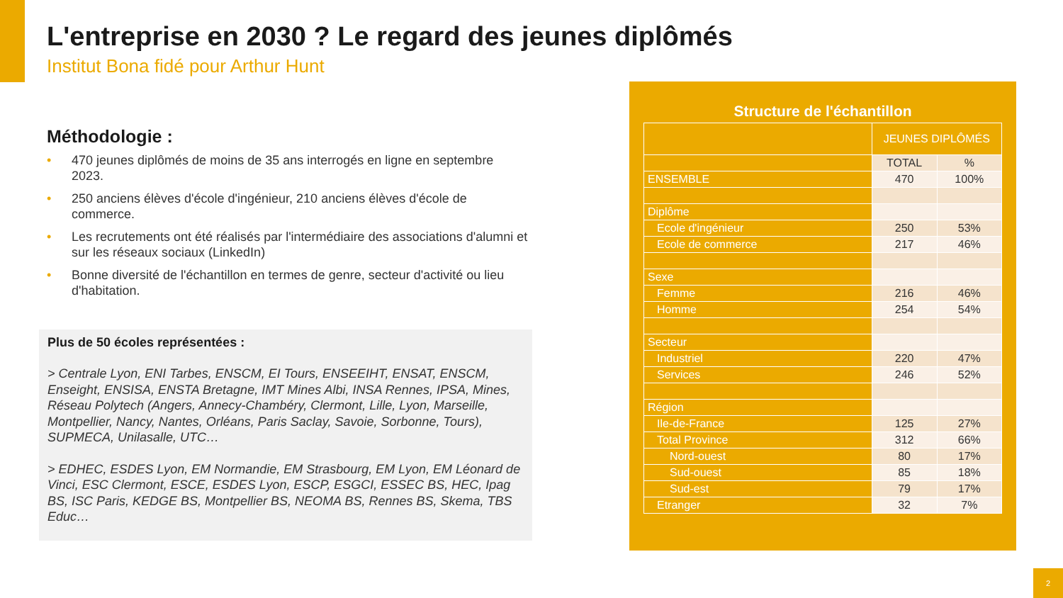L'entreprise en 2030 ? Le regard des jeunes diplômés
Institut Bona fidé pour Arthur Hunt
Méthodologie :
• 470 jeunes diplômés de moins de 35 ans interrogés en ligne en septembre 2023.
• 250 anciens élèves d'école d'ingénieur, 210 anciens élèves d'école de commerce.
• Les recrutements ont été réalisés par l'intermédiaire des associations d'alumni et sur les réseaux sociaux (LinkedIn)
• Bonne diversité de l'échantillon en termes de genre, secteur d'activité ou lieu d'habitation.
Plus de 50 écoles représentées :
> Centrale Lyon, ENI Tarbes, ENSCM, EI Tours, ENSEEIHT, ENSAT, ENSCM, Enseight, ENSISA, ENSTA Bretagne, IMT Mines Albi, INSA Rennes, IPSA, Mines, Réseau Polytech (Angers, Annecy-Chambéry, Clermont, Lille, Lyon, Marseille, Montpellier, Nancy, Nantes, Orléans, Paris Saclay, Savoie, Sorbonne, Tours), SUPMECA, Unilasalle, UTC…
> EDHEC, ESDES Lyon, EM Normandie, EM Strasbourg, EM Lyon, EM Léonard de Vinci, ESC Clermont, ESCE, ESDES Lyon, ESCP, ESGCI, ESSEC BS, HEC, Ipag BS, ISC Paris, KEDGE BS, Montpellier BS, NEOMA BS, Rennes BS, Skema, TBS Educ…
Structure de l'échantillon
| | JEUNES DIPLÔMÉS | |
| --- | --- | --- |
| | TOTAL | % |
| ENSEMBLE | 470 | 100% |
| Diplôme | | |
| Ecole d'ingénieur | 250 | 53% |
| Ecole de commerce | 217 | 46% |
| Sexe | | |
| Femme | 216 | 46% |
| Homme | 254 | 54% |
| Secteur | | |
| Industriel | 220 | 47% |
| Services | 246 | 52% |
| Région | | |
| Ile-de-France | 125 | 27% |
| Total Province | 312 | 66% |
| Nord-ouest | 80 | 17% |
| Sud-ouest | 85 | 18% |
| Sud-est | 79 | 17% |
| Etranger | 32 | 7% |
2